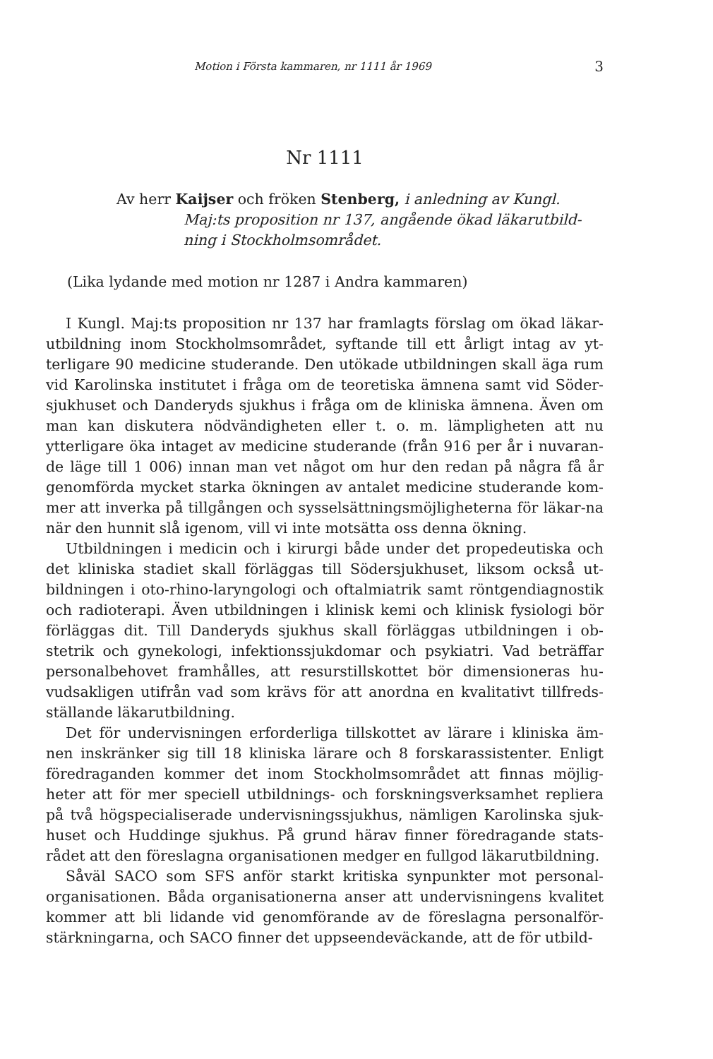Motion i Första kammaren, nr 1111 år 1969 3
Nr 1111
Av herr Kaijser och fröken Stenberg, i anledning av Kungl.
Maj:ts proposition nr 137, angående ökad läkarutbild-ning i Stockholmsområdet.
(Lika lydande med motion nr 1287 i Andra kammaren)
I Kungl. Maj:ts proposition nr 137 har framlagts förslag om ökad läkar-utbildning inom Stockholmsområdet, syftande till ett årligt intag av yt-terligare 90 medicine studerande. Den utökade utbildningen skall äga rum vid Karolinska institutet i fråga om de teoretiska ämnena samt vid Söder-sjukhuset och Danderyds sjukhus i fråga om de kliniska ämnena. Även om man kan diskutera nödvändigheten eller t. o. m. lämpligheten att nu ytterligare öka intaget av medicine studerande (från 916 per år i nuvaran-de läge till 1 006) innan man vet något om hur den redan på några få år genomförda mycket starka ökningen av antalet medicine studerande kom-mer att inverka på tillgången och sysselsättningsmöjligheterna för läkar-na när den hunnit slå igenom, vill vi inte motsätta oss denna ökning.
Utbildningen i medicin och i kirurgi både under det propedeutiska och det kliniska stadiet skall förläggas till Södersjukhuset, liksom också ut-bildningen i oto-rhino-laryngologi och oftalmiatrik samt röntgendiagnostik och radioterapi. Även utbildningen i klinisk kemi och klinisk fysiologi bör förläggas dit. Till Danderyds sjukhus skall förläggas utbildningen i ob-stetrik och gynekologi, infektionssjukdomar och psykiatri. Vad beträffar personalbehovet framhålles, att resurstillskottet bör dimensioneras hu-vudsakligen utifrån vad som krävs för att anordna en kvalitativt tillfreds-ställande läkarutbildning.
Det för undervisningen erforderliga tillskottet av lärare i kliniska äm-nen inskränker sig till 18 kliniska lärare och 8 forskarassistenter. Enligt föredraganden kommer det inom Stockholmsområdet att finnas möjlig-heter att för mer speciell utbildnings- och forskningsverksamhet repliera på två högspecialiserade undervisningssjukhus, nämligen Karolinska sjuk-huset och Huddinge sjukhus. På grund härav finner föredragande stats-rådet att den föreslagna organisationen medger en fullgod läkarutbildning.
Såväl SACO som SFS anför starkt kritiska synpunkter mot personal-organisationen. Båda organisationerna anser att undervisningens kvalitet kommer att bli lidande vid genomförande av de föreslagna personalför-stärkningarna, och SACO finner det uppseendeväckande, att de för utbild-